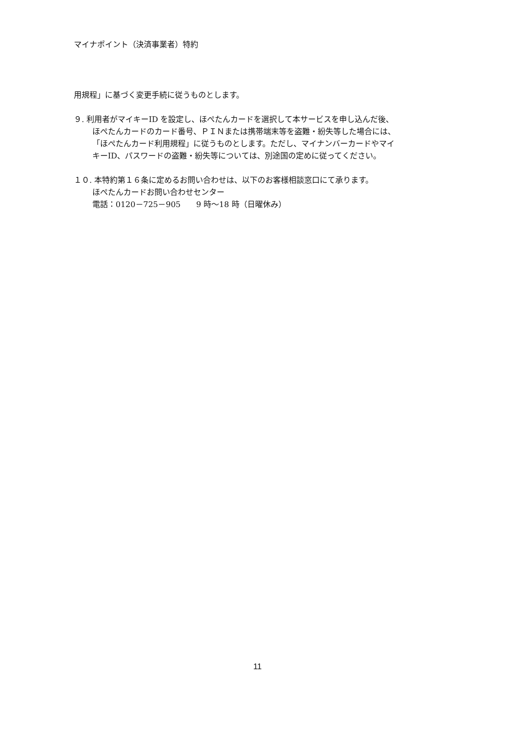マイナポイント（決済事業者）特約
用規程」に基づく変更手続に従うものとします。
９. 利用者がマイキーID を設定し、ほぺたんカードを選択して本サービスを申し込んだ後、
ほぺたんカードのカード番号、ＰＩＮまたは携帯端末等を盗難・紛失等した場合には、
「ほぺたんカード利用規程」に従うものとします。ただし、マイナンバーカードやマイ
キーID、パスワードの盗難・紛失等については、別途国の定めに従ってください。
１０. 本特約第１６条に定めるお問い合わせは、以下のお客様相談窓口にて承ります。
ほぺたんカードお問い合わせセンター
電話：0120－725－905　　9 時～18 時（日曜休み）
11